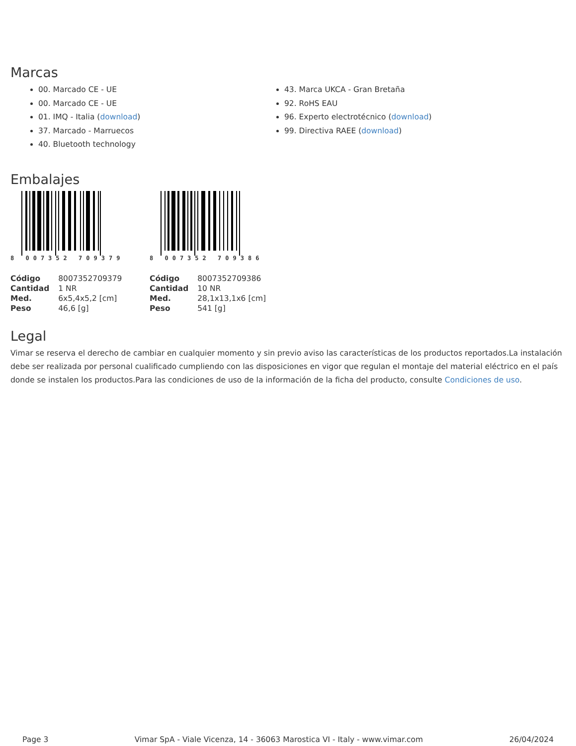Marcas
00. Marcado CE - UE
00. Marcado CE - UE
01. IMQ - Italia (download)
37. Marcado - Marruecos
40. Bluetooth technology
43. Marca UKCA - Gran Bretaña
92. RoHS EAU
96. Experto electrotécnico (download)
99. Directiva RAEE (download)
Embalajes
8 007352 709379
| Código | 8007352709379 |
| Cantidad | 1 NR |
| Med. | 6x5,4x5,2 [cm] |
| Peso | 46,6 [g] |
8 007352 709386
| Código | 8007352709386 |
| Cantidad | 10 NR |
| Med. | 28,1x13,1x6 [cm] |
| Peso | 541 [g] |
Legal
Vimar se reserva el derecho de cambiar en cualquier momento y sin previo aviso las características de los productos reportados.La instalación debe ser realizada por personal cualificado cumpliendo con las disposiciones en vigor que regulan el montaje del material eléctrico en el país donde se instalen los productos.Para las condiciones de uso de la información de la ficha del producto, consulte Condiciones de uso.
Page 3 Vimar SpA - Viale Vicenza, 14 - 36063 Marostica VI - Italy - www.vimar.com 26/04/2024